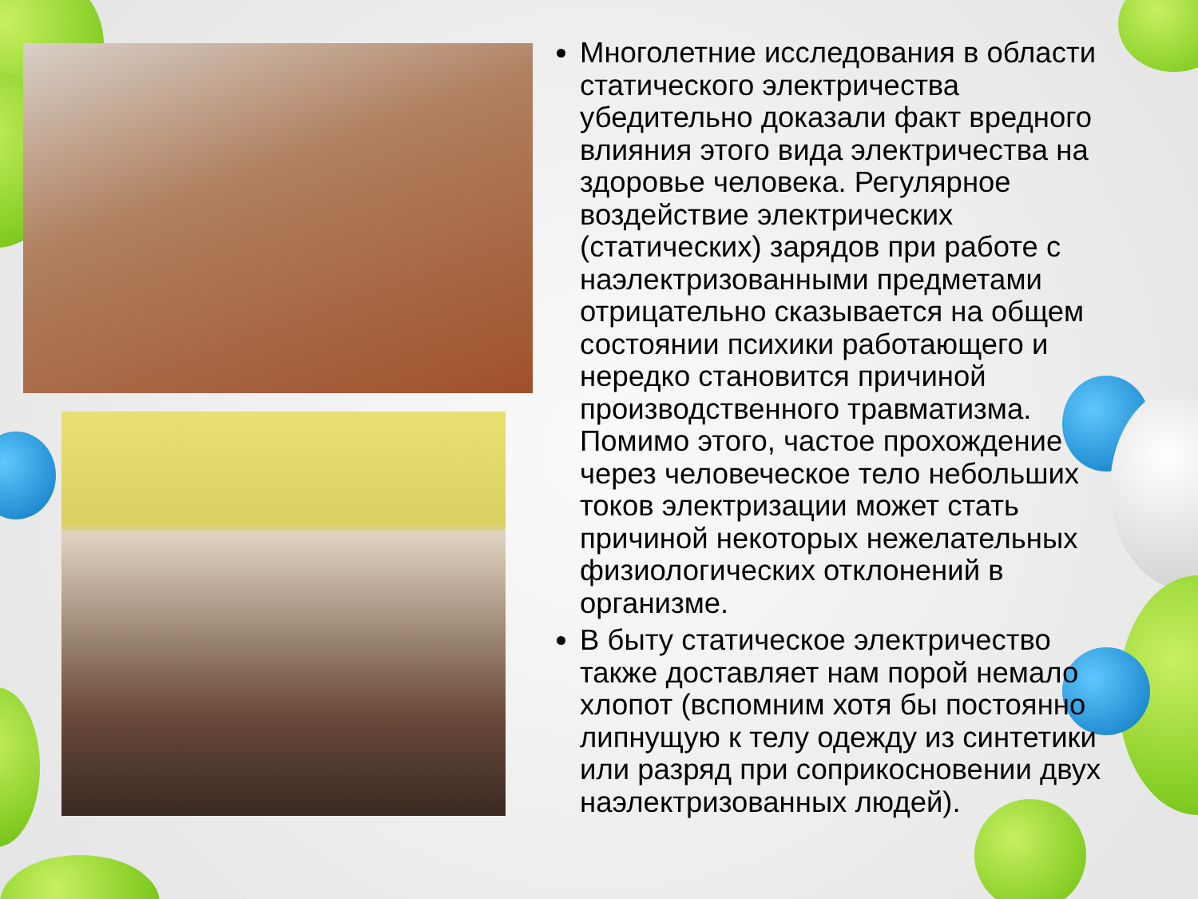Многолетние исследования в области статического электричества убедительно доказали факт вредного влияния этого вида электричества на здоровье человека. Регулярное воздействие электрических (статических) зарядов при работе с наэлектризованными предметами отрицательно сказывается на общем состоянии психики работающего и нередко становится причиной производственного травматизма. Помимо этого, частое прохождение через человеческое тело небольших токов электризации может стать причиной некоторых нежелательных физиологических отклонений в организме.
В быту статическое электричество также доставляет нам порой немало хлопот (вспомним хотя бы постоянно липнущую к телу одежду из синтетики или разряд при соприкосновении двух наэлектризованных людей).